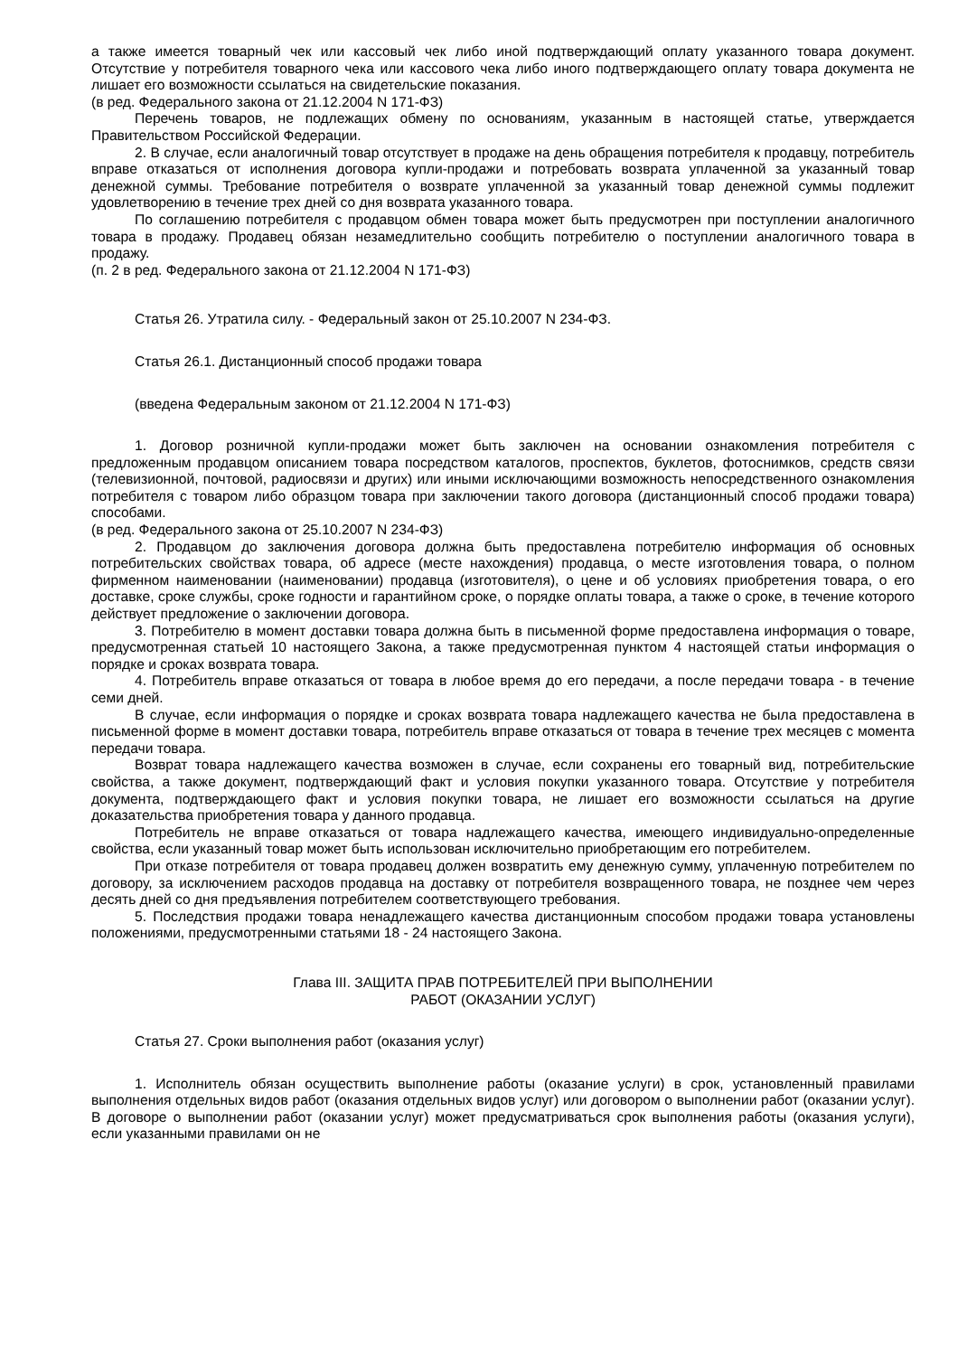а также имеется товарный чек или кассовый чек либо иной подтверждающий оплату указанного товара документ. Отсутствие у потребителя товарного чека или кассового чека либо иного подтверждающего оплату товара документа не лишает его возможности ссылаться на свидетельские показания.
(в ред. Федерального закона от 21.12.2004 N 171-ФЗ)
Перечень товаров, не подлежащих обмену по основаниям, указанным в настоящей статье, утверждается Правительством Российской Федерации.
2. В случае, если аналогичный товар отсутствует в продаже на день обращения потребителя к продавцу, потребитель вправе отказаться от исполнения договора купли-продажи и потребовать возврата уплаченной за указанный товар денежной суммы. Требование потребителя о возврате уплаченной за указанный товар денежной суммы подлежит удовлетворению в течение трех дней со дня возврата указанного товара.
По соглашению потребителя с продавцом обмен товара может быть предусмотрен при поступлении аналогичного товара в продажу. Продавец обязан незамедлительно сообщить потребителю о поступлении аналогичного товара в продажу.
(п. 2 в ред. Федерального закона от 21.12.2004 N 171-ФЗ)
Статья 26. Утратила силу. - Федеральный закон от 25.10.2007 N 234-ФЗ.
Статья 26.1. Дистанционный способ продажи товара
(введена Федеральным законом от 21.12.2004 N 171-ФЗ)
1. Договор розничной купли-продажи может быть заключен на основании ознакомления потребителя с предложенным продавцом описанием товара посредством каталогов, проспектов, буклетов, фотоснимков, средств связи (телевизионной, почтовой, радиосвязи и других) или иными исключающими возможность непосредственного ознакомления потребителя с товаром либо образцом товара при заключении такого договора (дистанционный способ продажи товара) способами.
(в ред. Федерального закона от 25.10.2007 N 234-ФЗ)
2. Продавцом до заключения договора должна быть предоставлена потребителю информация об основных потребительских свойствах товара, об адресе (месте нахождения) продавца, о месте изготовления товара, о полном фирменном наименовании (наименовании) продавца (изготовителя), о цене и об условиях приобретения товара, о его доставке, сроке службы, сроке годности и гарантийном сроке, о порядке оплаты товара, а также о сроке, в течение которого действует предложение о заключении договора.
3. Потребителю в момент доставки товара должна быть в письменной форме предоставлена информация о товаре, предусмотренная статьей 10 настоящего Закона, а также предусмотренная пунктом 4 настоящей статьи информация о порядке и сроках возврата товара.
4. Потребитель вправе отказаться от товара в любое время до его передачи, а после передачи товара - в течение семи дней.
В случае, если информация о порядке и сроках возврата товара надлежащего качества не была предоставлена в письменной форме в момент доставки товара, потребитель вправе отказаться от товара в течение трех месяцев с момента передачи товара.
Возврат товара надлежащего качества возможен в случае, если сохранены его товарный вид, потребительские свойства, а также документ, подтверждающий факт и условия покупки указанного товара. Отсутствие у потребителя документа, подтверждающего факт и условия покупки товара, не лишает его возможности ссылаться на другие доказательства приобретения товара у данного продавца.
Потребитель не вправе отказаться от товара надлежащего качества, имеющего индивидуально-определенные свойства, если указанный товар может быть использован исключительно приобретающим его потребителем.
При отказе потребителя от товара продавец должен возвратить ему денежную сумму, уплаченную потребителем по договору, за исключением расходов продавца на доставку от потребителя возвращенного товара, не позднее чем через десять дней со дня предъявления потребителем соответствующего требования.
5. Последствия продажи товара ненадлежащего качества дистанционным способом продажи товара установлены положениями, предусмотренными статьями 18 - 24 настоящего Закона.
Глава III. ЗАЩИТА ПРАВ ПОТРЕБИТЕЛЕЙ ПРИ ВЫПОЛНЕНИИ
РАБОТ (ОКАЗАНИИ УСЛУГ)
Статья 27. Сроки выполнения работ (оказания услуг)
1. Исполнитель обязан осуществить выполнение работы (оказание услуги) в срок, установленный правилами выполнения отдельных видов работ (оказания отдельных видов услуг) или договором о выполнении работ (оказании услуг). В договоре о выполнении работ (оказании услуг) может предусматриваться срок выполнения работы (оказания услуги), если указанными правилами он не